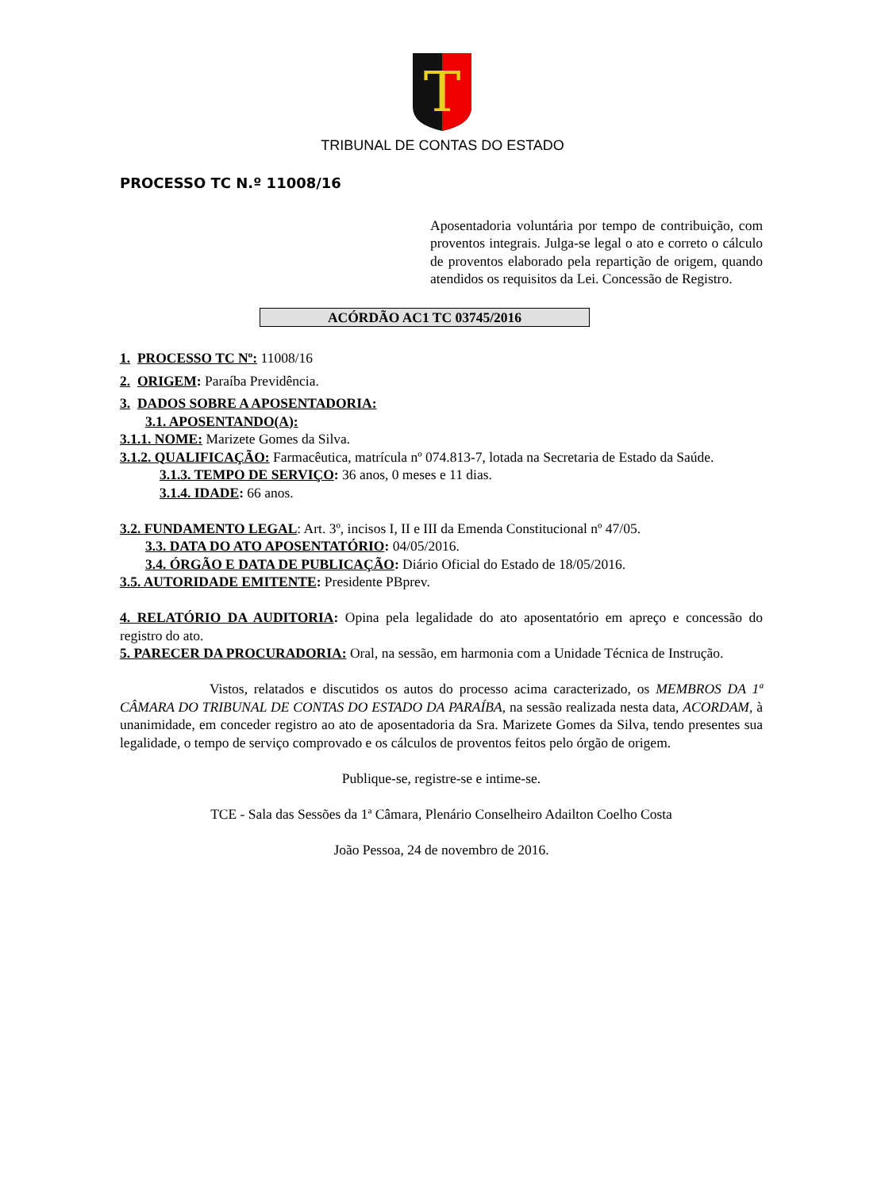T
TRIBUNAL DE CONTAS DO ESTADO
PROCESSO TC N.º 11008/16
Aposentadoria voluntária por tempo de contribuição, com proventos integrais. Julga-se legal o ato e correto o cálculo de proventos elaborado pela repartição de origem, quando atendidos os requisitos da Lei. Concessão de Registro.
ACÓRDÃO AC1 TC 03745/2016
1. PROCESSO TC Nº: 11008/16
2. ORIGEM: Paraíba Previdência.
3. DADOS SOBRE A APOSENTADORIA:
3.1. APOSENTANDO(A):
3.1.1. NOME: Marizete Gomes da Silva.
3.1.2. QUALIFICAÇÃO: Farmacêutica, matrícula nº 074.813-7, lotada na Secretaria de Estado da Saúde.
3.1.3. TEMPO DE SERVIÇO: 36 anos, 0 meses e 11 dias.
3.1.4. IDADE: 66 anos.
3.2. FUNDAMENTO LEGAL: Art. 3º, incisos I, II e III da Emenda Constitucional nº 47/05.
3.3. DATA DO ATO APOSENTATÓRIO: 04/05/2016.
3.4. ÓRGÃO E DATA DE PUBLICAÇÃO: Diário Oficial do Estado de 18/05/2016.
3.5. AUTORIDADE EMITENTE: Presidente PBprev.
4. RELATÓRIO DA AUDITORIA: Opina pela legalidade do ato aposentatório em apreço e concessão do registro do ato.
5. PARECER DA PROCURADORIA: Oral, na sessão, em harmonia com a Unidade Técnica de Instrução.
Vistos, relatados e discutidos os autos do processo acima caracterizado, os MEMBROS DA 1ª CÂMARA DO TRIBUNAL DE CONTAS DO ESTADO DA PARAÍBA, na sessão realizada nesta data, ACORDAM, à unanimidade, em conceder registro ao ato de aposentadoria da Sra. Marizete Gomes da Silva, tendo presentes sua legalidade, o tempo de serviço comprovado e os cálculos de proventos feitos pelo órgão de origem.
Publique-se, registre-se e intime-se.
TCE - Sala das Sessões da 1ª Câmara, Plenário Conselheiro Adailton Coelho Costa
João Pessoa, 24 de novembro de 2016.